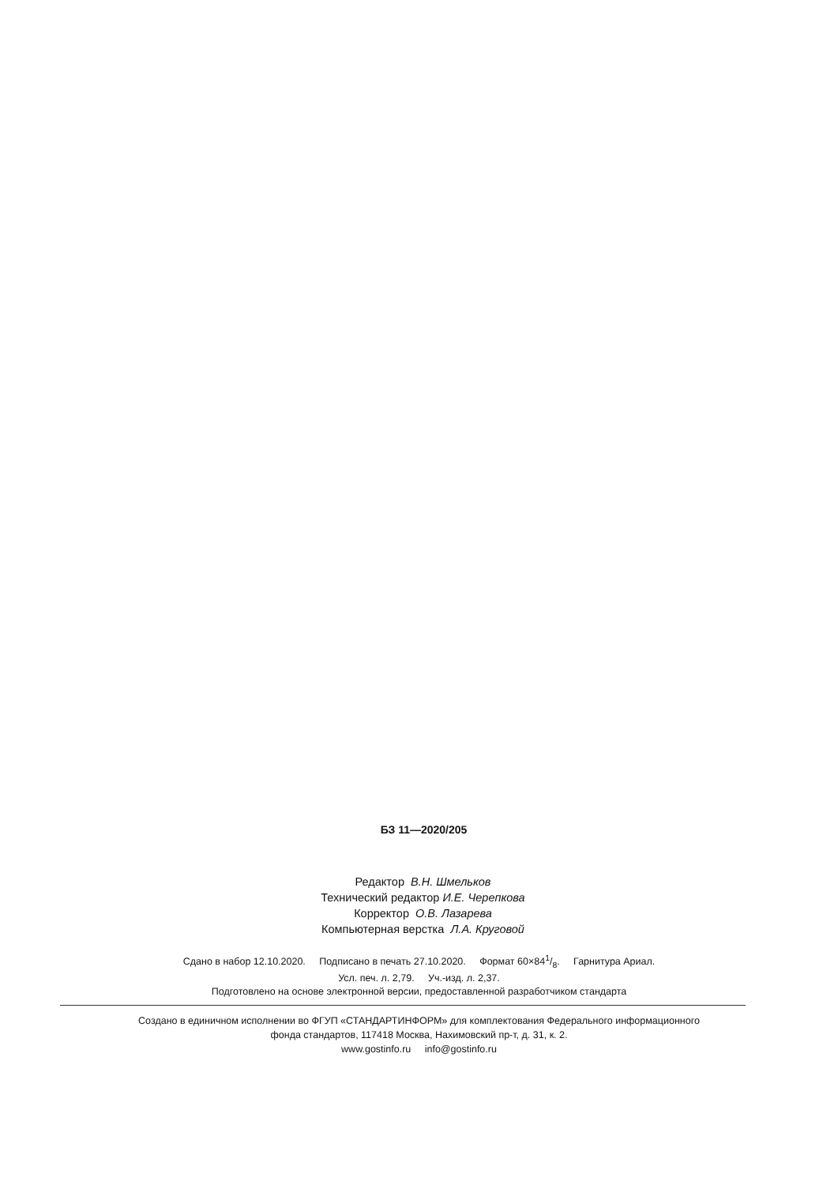БЗ 11—2020/205
Редактор В.Н. Шмельков
Технический редактор И.Е. Черепкова
Корректор О.В. Лазарева
Компьютерная верстка Л.А. Круговой
Сдано в набор 12.10.2020. Подписано в печать 27.10.2020. Формат 60×841/8. Гарнитура Ариал.
Усл. печ. л. 2,79. Уч.-изд. л. 2,37.
Подготовлено на основе электронной версии, предоставленной разработчиком стандарта
Создано в единичном исполнении во ФГУП «СТАНДАРТИНФОРМ» для комплектования Федерального информационного
фонда стандартов, 117418 Москва, Нахимовский пр-т, д. 31, к. 2.
www.gostinfo.ru info@gostinfo.ru